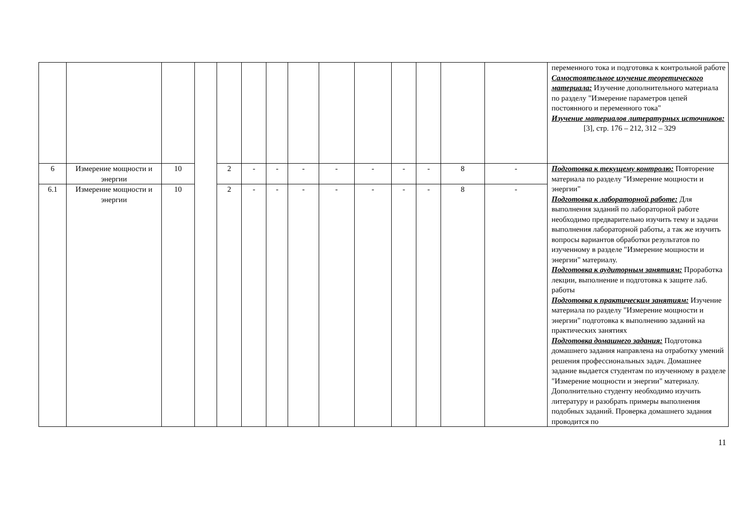| | | | | | | | | | | | | | | переменного тока и подготовка к контрольной работе Самостоятельное изучение теоретического материала: Изучение дополнительного материала по разделу "Измерение параметров цепей постоянного и переменного тока" Изучение материалов литературных источников: [3], стр. 176 – 212, 312 – 329 |
| 6 | Измерение мощности и энергии | 10 | | 2 | - | - | - | - | - | - | - | 8 | - | Подготовка к текущему контролю: Повторение материала по разделу "Измерение мощности и энергии" Подготовка к лабораторной работе: Для выполнения заданий по лабораторной работе необходимо предварительно изучить тему и задачи выполнения лабораторной работы, а так же изучить вопросы вариантов обработки результатов по изученному в разделе "Измерение мощности и энергии" материалу. Подготовка к аудиторным занятиям: Проработка лекции, выполнение и подготовка к защите лаб. работы Подготовка к практическим занятиям: Изучение материала по разделу "Измерение мощности и энергии" подготовка к выполнению заданий на практических занятиях Подготовка домашнего задания: Подготовка домашнего задания направлена на отработку умений решения профессиональных задач. Домашнее задание выдается студентам по изученному в разделе "Измерение мощности и энергии" материалу. Дополнительно студенту необходимо изучить литературу и разобрать примеры выполнения подобных заданий. Проверка домашнего задания проводится по |
| 6.1 | Измерение мощности и энергии | 10 | | 2 | - | - | - | - | - | - | - | 8 | - | |
11